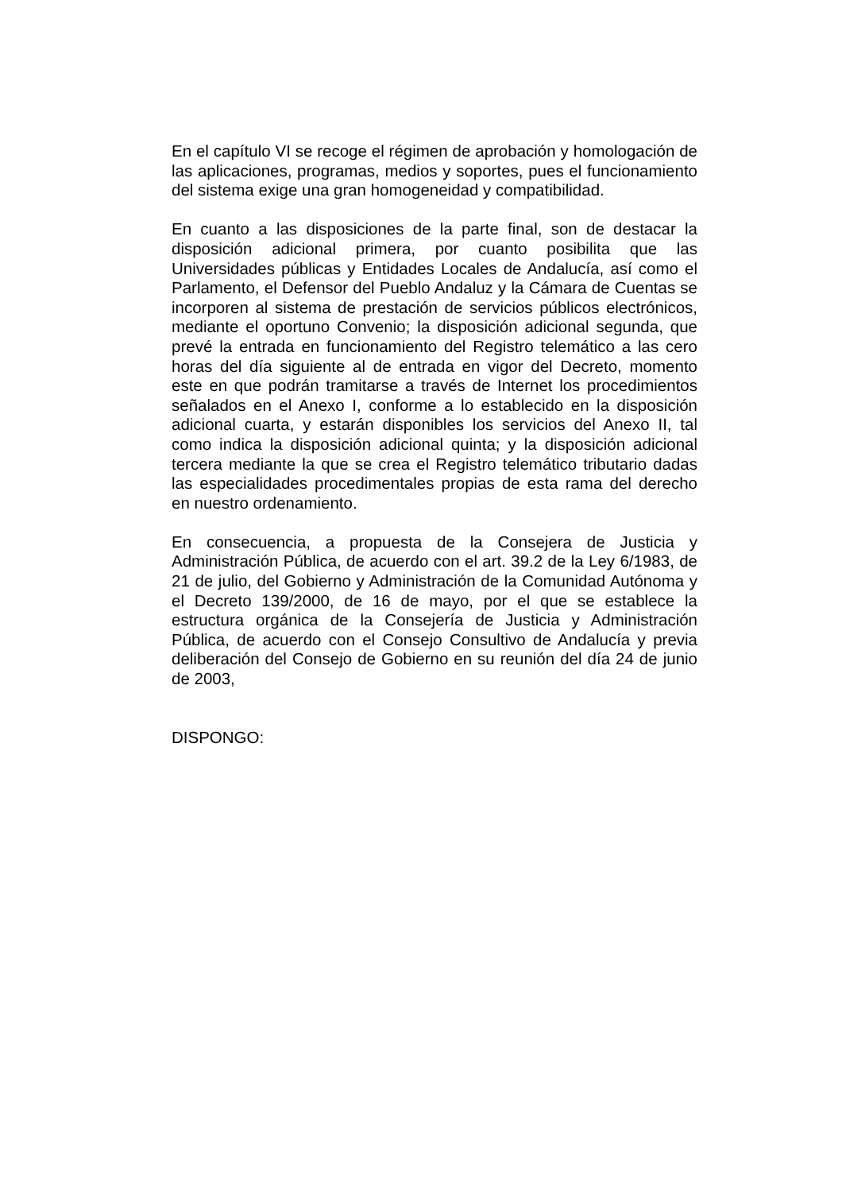En el capítulo VI se recoge el régimen de aprobación y homologación de las aplicaciones, programas, medios y soportes, pues el funcionamiento del sistema exige una gran homogeneidad y compatibilidad.
En cuanto a las disposiciones de la parte final, son de destacar la disposición adicional primera, por cuanto posibilita que las Universidades públicas y Entidades Locales de Andalucía, así como el Parlamento, el Defensor del Pueblo Andaluz y la Cámara de Cuentas se incorporen al sistema de prestación de servicios públicos electrónicos, mediante el oportuno Convenio; la disposición adicional segunda, que prevé la entrada en funcionamiento del Registro telemático a las cero horas del día siguiente al de entrada en vigor del Decreto, momento este en que podrán tramitarse a través de Internet los procedimientos señalados en el Anexo I, conforme a lo establecido en la disposición adicional cuarta, y estarán disponibles los servicios del Anexo II, tal como indica la disposición adicional quinta; y la disposición adicional tercera mediante la que se crea el Registro telemático tributario dadas las especialidades procedimentales propias de esta rama del derecho en nuestro ordenamiento.
En consecuencia, a propuesta de la Consejera de Justicia y Administración Pública, de acuerdo con el art. 39.2 de la Ley 6/1983, de 21 de julio, del Gobierno y Administración de la Comunidad Autónoma y el Decreto 139/2000, de 16 de mayo, por el que se establece la estructura orgánica de la Consejería de Justicia y Administración Pública, de acuerdo con el Consejo Consultivo de Andalucía y previa deliberación del Consejo de Gobierno en su reunión del día 24 de junio de 2003,
DISPONGO: